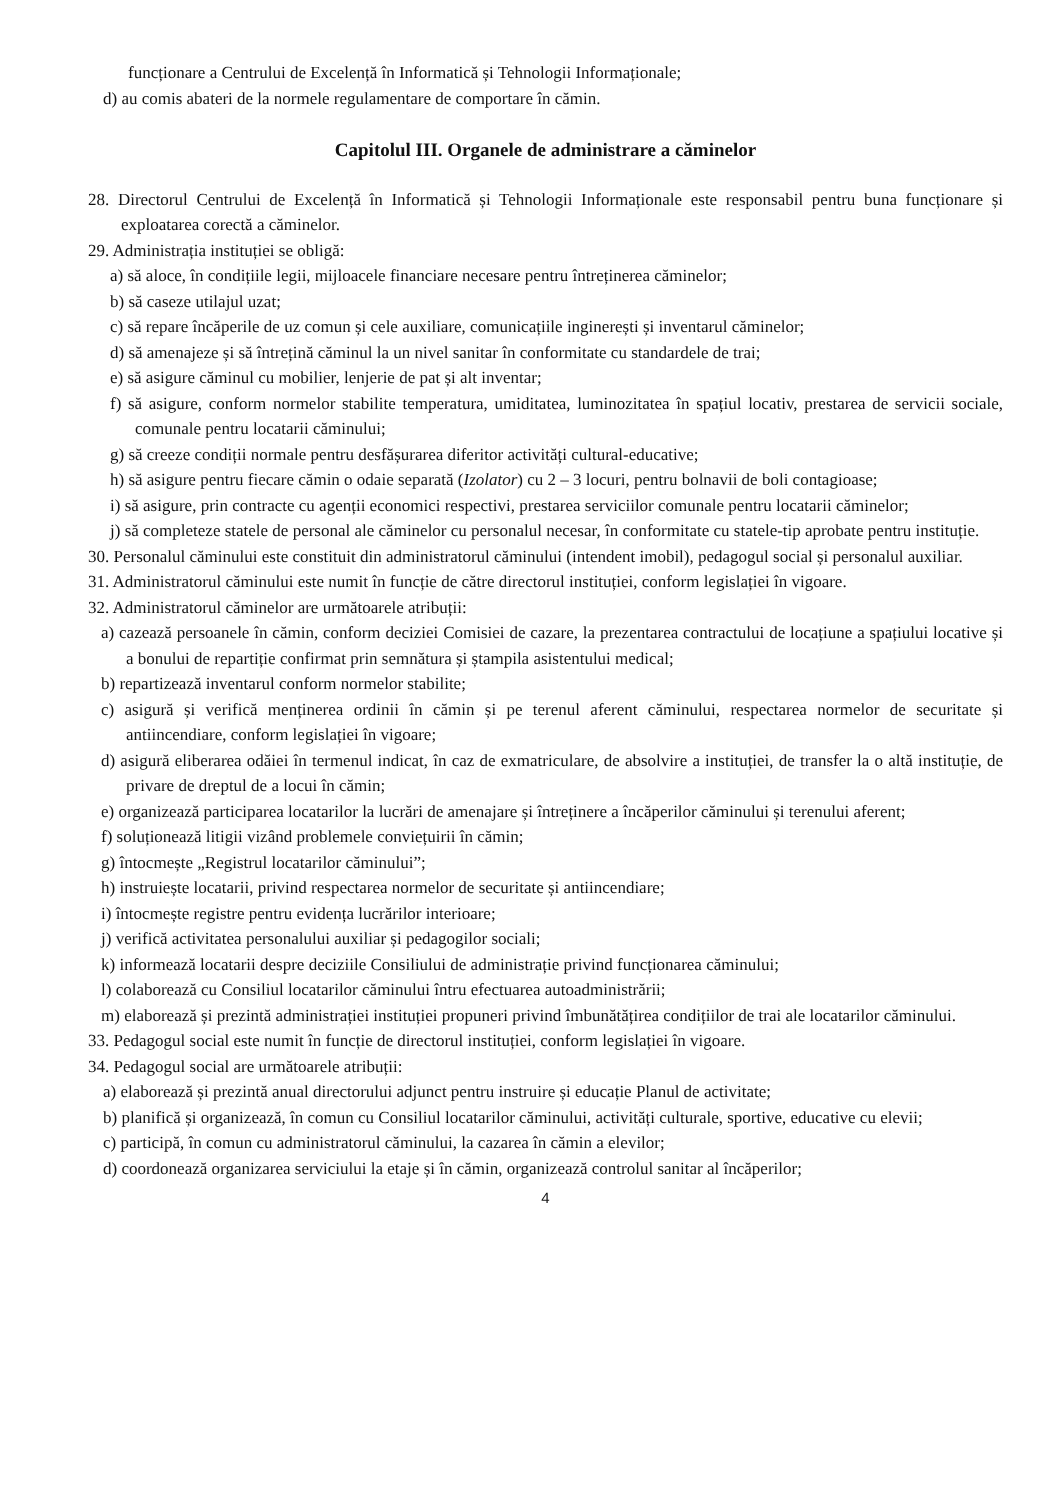funcționare a Centrului de Excelență în Informatică și Tehnologii Informaționale;
d) au comis abateri de la normele regulamentare de comportare în cămin.
Capitolul III. Organele de administrare a căminelor
28. Directorul Centrului de Excelență în Informatică și Tehnologii Informaționale este responsabil pentru buna funcționare și exploatarea corectă a căminelor.
29. Administrația instituției se obligă:
a) să aloce, în condițiile legii, mijloacele financiare necesare pentru întreținerea căminelor;
b) să caseze utilajul uzat;
c) să repare încăperile de uz comun și cele auxiliare, comunicațiile inginerești și inventarul căminelor;
d) să amenajeze și să întrețină căminul la un nivel sanitar în conformitate cu standardele de trai;
e) să asigure căminul cu mobilier, lenjerie de pat și alt inventar;
f) să asigure, conform normelor stabilite temperatura, umiditatea, luminozitatea în spațiul locativ, prestarea de servicii sociale, comunale pentru locatarii căminului;
g) să creeze condiții normale pentru desfășurarea diferitor activități cultural-educative;
h) să asigure pentru fiecare cămin o odaie separată (Izolator) cu 2 – 3 locuri, pentru bolnavii de boli contagioase;
i) să asigure, prin contracte cu agenții economici respectivi, prestarea serviciilor comunale pentru locatarii căminelor;
j) să completeze statele de personal ale căminelor cu personalul necesar, în conformitate cu statele-tip aprobate pentru instituție.
30. Personalul căminului este constituit din administratorul căminului (intendent imobil), pedagogul social și personalul auxiliar.
31. Administratorul căminului este numit în funcție de către directorul instituției, conform legislației în vigoare.
32. Administratorul căminelor are următoarele atribuții:
a) cazează persoanele în cămin, conform deciziei Comisiei de cazare, la prezentarea contractului de locațiune a spațiului locative și a bonului de repartiție confirmat prin semnătura și ștampila asistentului medical;
b) repartizează inventarul conform normelor stabilite;
c) asigură și verifică menținerea ordinii în cămin și pe terenul aferent căminului, respectarea normelor de securitate și antiincendiare, conform legislației în vigoare;
d) asigură eliberarea odăiei în termenul indicat, în caz de exmatriculare, de absolvire a instituției, de transfer la o altă instituție, de privare de dreptul de a locui în cămin;
e) organizează participarea locatarilor la lucrări de amenajare și întreținere a încăperilor căminului și terenului aferent;
f) soluționează litigii vizând problemele conviețuirii în cămin;
g) întocmește „Registrul locatarilor căminului”;
h) instruiește locatarii, privind respectarea normelor de securitate și antiincendiare;
i) întocmește registre pentru evidența lucrărilor interioare;
j) verifică activitatea personalului auxiliar și pedagogilor sociali;
k) informează locatarii despre deciziile Consiliului de administrație privind funcționarea căminului;
l) colaborează cu Consiliul locatarilor căminului întru efectuarea autoadministrării;
m) elaborează și prezintă administrației instituției propuneri privind îmbunătățirea condițiilor de trai ale locatarilor căminului.
33. Pedagogul social este numit în funcție de directorul instituției, conform legislației în vigoare.
34. Pedagogul social are următoarele atribuții:
a) elaborează și prezintă anual directorului adjunct pentru instruire și educație Planul de activitate;
b) planifică și organizează, în comun cu Consiliul locatarilor căminului, activități culturale, sportive, educative cu elevii;
c) participă, în comun cu administratorul căminului, la cazarea în cămin a elevilor;
d) coordonează organizarea serviciului la etaje și în cămin, organizează controlul sanitar al încăperilor;
4